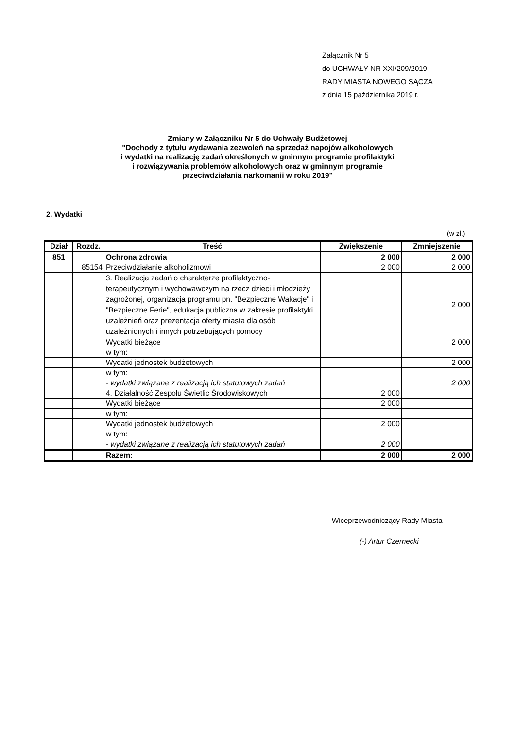Załącznik Nr 5
do UCHWAŁY NR XXI/209/2019
RADY MIASTA NOWEGO SĄCZA
z dnia 15 października 2019 r.
Zmiany w Załączniku Nr 5 do Uchwały Budżetowej
"Dochody z tytułu wydawania zezwoleń na sprzedaż napojów alkoholowych
i wydatki na realizację zadań określonych w gminnym programie profilaktyki
i rozwiązywania problemów alkoholowych oraz w gminnym programie
przeciwdziałania narkomanii w roku 2019"
2. Wydatki
(w zł.)
| Dział | Rozdz. | Treść | Zwiększenie | Zmniejszenie |
| --- | --- | --- | --- | --- |
| 851 | | Ochrona zdrowia | 2 000 | 2 000 |
| | 85154 | Przeciwdziałanie alkoholizmowi | 2 000 | 2 000 |
| | | 3. Realizacja zadań o charakterze profilaktyczno-terapeutycznym i wychowawczym na rzecz dzieci i młodzieży zagrożonej, organizacja programu pn. "Bezpieczne Wakacje" i "Bezpieczne Ferie", edukacja publiczna w zakresie profilaktyki uzależnień oraz prezentacja oferty miasta dla osób uzależnionych i innych potrzebujących pomocy | | 2 000 |
| | | Wydatki bieżące | | 2 000 |
| | | w tym: | | |
| | | Wydatki jednostek budżetowych | | 2 000 |
| | | w tym: | | |
| | | - wydatki związane z realizacją ich statutowych zadań | | 2 000 |
| | | 4. Działalność Zespołu Świetlic Środowiskowych | 2 000 | |
| | | Wydatki bieżące | 2 000 | |
| | | w tym: | | |
| | | Wydatki jednostek budżetowych | 2 000 | |
| | | w tym: | | |
| | | - wydatki związane z realizacją ich statutowych zadań | 2 000 | |
| | | Razem: | 2 000 | 2 000 |
Wiceprzewodniczący Rady Miasta
(-) Artur Czernecki